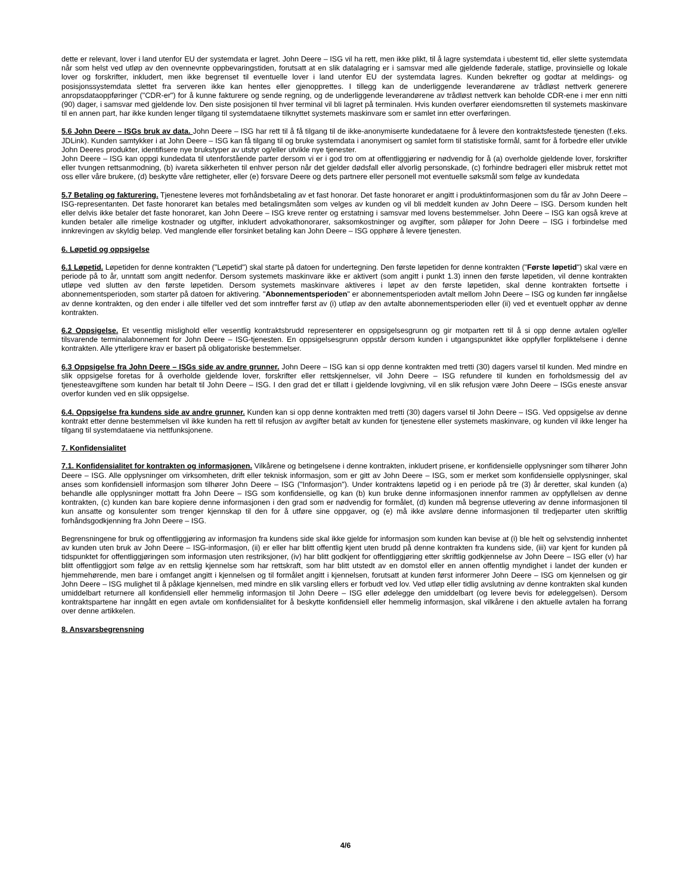dette er relevant, lover i land utenfor EU der systemdata er lagret. John Deere – ISG vil ha rett, men ikke plikt, til å lagre systemdata i ubestemt tid, eller slette systemdata når som helst ved utløp av den ovennevnte oppbevaringstiden, forutsatt at en slik datalagring er i samsvar med alle gjeldende føderale, statlige, provinsielle og lokale lover og forskrifter, inkludert, men ikke begrenset til eventuelle lover i land utenfor EU der systemdata lagres. Kunden bekrefter og godtar at meldings- og posisjonssystemdata slettet fra serveren ikke kan hentes eller gjenopprettes. I tillegg kan de underliggende leverandørene av trådløst nettverk generere anropsdataoppføringer ("CDR-er") for å kunne fakturere og sende regning, og de underliggende leverandørene av trådløst nettverk kan beholde CDR-ene i mer enn nitti (90) dager, i samsvar med gjeldende lov. Den siste posisjonen til hver terminal vil bli lagret på terminalen. Hvis kunden overfører eiendomsretten til systemets maskinvare til en annen part, har ikke kunden lenger tilgang til systemdataene tilknyttet systemets maskinvare som er samlet inn etter overføringen.
5.6 John Deere – ISGs bruk av data. John Deere – ISG har rett til å få tilgang til de ikke-anonymiserte kundedataene for å levere den kontraktsfestede tjenesten (f.eks. JDLink). Kunden samtykker i at John Deere – ISG kan få tilgang til og bruke systemdata i anonymisert og samlet form til statistiske formål, samt for å forbedre eller utvikle John Deeres produkter, identifisere nye brukstyper av utstyr og/eller utvikle nye tjenester.
John Deere – ISG kan oppgi kundedata til utenforstående parter dersom vi er i god tro om at offentliggjøring er nødvendig for å (a) overholde gjeldende lover, forskrifter eller tvungen rettsanmodning, (b) ivareta sikkerheten til enhver person når det gjelder dødsfall eller alvorlig personskade, (c) forhindre bedrageri eller misbruk rettet mot oss eller våre brukere, (d) beskytte våre rettigheter, eller (e) forsvare Deere og dets partnere eller personell mot eventuelle søksmål som følge av kundedata
5.7 Betaling og fakturering. Tjenestene leveres mot forhåndsbetaling av et fast honorar. Det faste honoraret er angitt i produktinformasjonen som du får av John Deere – ISG-representanten. Det faste honoraret kan betales med betalingsmåten som velges av kunden og vil bli meddelt kunden av John Deere – ISG. Dersom kunden helt eller delvis ikke betaler det faste honoraret, kan John Deere – ISG kreve renter og erstatning i samsvar med lovens bestemmelser. John Deere – ISG kan også kreve at kunden betaler alle rimelige kostnader og utgifter, inkludert advokathonorarer, saksomkostninger og avgifter, som påløper for John Deere – ISG i forbindelse med innkrevingen av skyldig beløp. Ved manglende eller forsinket betaling kan John Deere – ISG opphøre å levere tjenesten.
6. Løpetid og oppsigelse
6.1 Løpetid. Løpetiden for denne kontrakten ("Løpetid") skal starte på datoen for undertegning. Den første løpetiden for denne kontrakten ("Første løpetid") skal være en periode på to år, unntatt som angitt nedenfor. Dersom systemets maskinvare ikke er aktivert (som angitt i punkt 1.3) innen den første løpetiden, vil denne kontrakten utløpe ved slutten av den første løpetiden. Dersom systemets maskinvare aktiveres i løpet av den første løpetiden, skal denne kontrakten fortsette i abonnementsperioden, som starter på datoen for aktivering. "Abonnementsperioden" er abonnementsperioden avtalt mellom John Deere – ISG og kunden før inngåelse av denne kontrakten, og den ender i alle tilfeller ved det som inntreffer først av (i) utløp av den avtalte abonnementsperioden eller (ii) ved et eventuelt opphør av denne kontrakten.
6.2 Oppsigelse. Et vesentlig mislighold eller vesentlig kontraktsbrudd representerer en oppsigelsesgrunn og gir motparten rett til å si opp denne avtalen og/eller tilsvarende terminalabonnement for John Deere – ISG-tjenesten. En oppsigelsesgrunn oppstår dersom kunden i utgangspunktet ikke oppfyller forpliktelsene i denne kontrakten. Alle ytterligere krav er basert på obligatoriske bestemmelser.
6.3 Oppsigelse fra John Deere – ISGs side av andre grunner. John Deere – ISG kan si opp denne kontrakten med tretti (30) dagers varsel til kunden. Med mindre en slik oppsigelse foretas for å overholde gjeldende lover, forskrifter eller rettskjennelser, vil John Deere – ISG refundere til kunden en forholdsmessig del av tjenesteavgiftene som kunden har betalt til John Deere – ISG. I den grad det er tillatt i gjeldende lovgivning, vil en slik refusjon være John Deere – ISGs eneste ansvar overfor kunden ved en slik oppsigelse.
6.4. Oppsigelse fra kundens side av andre grunner. Kunden kan si opp denne kontrakten med tretti (30) dagers varsel til John Deere – ISG. Ved oppsigelse av denne kontrakt etter denne bestemmelsen vil ikke kunden ha rett til refusjon av avgifter betalt av kunden for tjenestene eller systemets maskinvare, og kunden vil ikke lenger ha tilgang til systemdataene via nettfunksjonene.
7. Konfidensialitet
7.1. Konfidensialitet for kontrakten og informasjonen. Vilkårene og betingelsene i denne kontrakten, inkludert prisene, er konfidensielle opplysninger som tilhører John Deere – ISG. Alle opplysninger om virksomheten, drift eller teknisk informasjon, som er gitt av John Deere – ISG, som er merket som konfidensielle opplysninger, skal anses som konfidensiell informasjon som tilhører John Deere – ISG ("Informasjon"). Under kontraktens løpetid og i en periode på tre (3) år deretter, skal kunden (a) behandle alle opplysninger mottatt fra John Deere – ISG som konfidensielle, og kan (b) kun bruke denne informasjonen innenfor rammen av oppfyllelsen av denne kontrakten, (c) kunden kan bare kopiere denne informasjonen i den grad som er nødvendig for formålet, (d) kunden må begrense utlevering av denne informasjonen til kun ansatte og konsulenter som trenger kjennskap til den for å utføre sine oppgaver, og (e) må ikke avsløre denne informasjonen til tredjeparter uten skriftlig forhåndsgodkjenning fra John Deere – ISG.
Begrensningene for bruk og offentliggjøring av informasjon fra kundens side skal ikke gjelde for informasjon som kunden kan bevise at (i) ble helt og selvstendig innhentet av kunden uten bruk av John Deere – ISG-informasjon, (ii) er eller har blitt offentlig kjent uten brudd på denne kontrakten fra kundens side, (iii) var kjent for kunden på tidspunktet for offentliggjøringen som informasjon uten restriksjoner, (iv) har blitt godkjent for offentliggjøring etter skriftlig godkjennelse av John Deere – ISG eller (v) har blitt offentliggjort som følge av en rettslig kjennelse som har rettskraft, som har blitt utstedt av en domstol eller en annen offentlig myndighet i landet der kunden er hjemmehørende, men bare i omfanget angitt i kjennelsen og til formålet angitt i kjennelsen, forutsatt at kunden først informerer John Deere – ISG om kjennelsen og gir John Deere – ISG mulighet til å påklage kjennelsen, med mindre en slik varsling ellers er forbudt ved lov. Ved utløp eller tidlig avslutning av denne kontrakten skal kunden umiddelbart returnere all konfidensiell eller hemmelig informasjon til John Deere – ISG eller ødelegge den umiddelbart (og levere bevis for ødeleggelsen). Dersom kontraktspartene har inngått en egen avtale om konfidensialitet for å beskytte konfidensiell eller hemmelig informasjon, skal vilkårene i den aktuelle avtalen ha forrang over denne artikkelen.
8. Ansvarsbegrensning
4/6